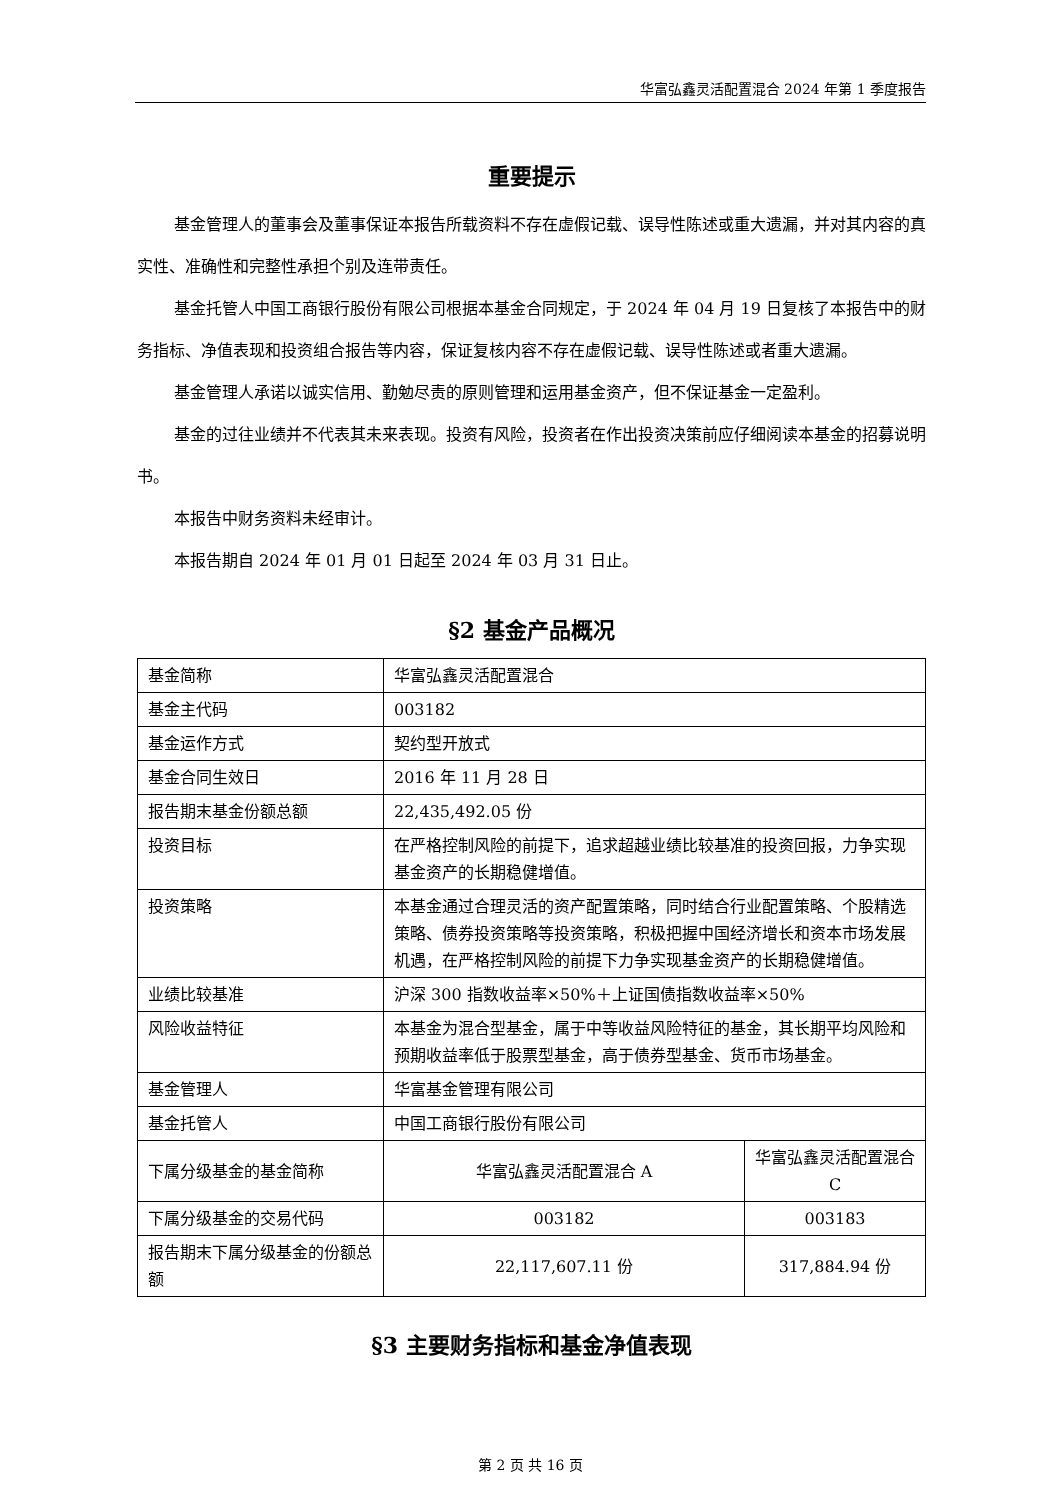华富弘鑫灵活配置混合 2024 年第 1 季度报告
重要提示
基金管理人的董事会及董事保证本报告所载资料不存在虚假记载、误导性陈述或重大遗漏，并对其内容的真实性、准确性和完整性承担个别及连带责任。
基金托管人中国工商银行股份有限公司根据本基金合同规定，于 2024 年 04 月 19 日复核了本报告中的财务指标、净值表现和投资组合报告等内容，保证复核内容不存在虚假记载、误导性陈述或者重大遗漏。
基金管理人承诺以诚实信用、勤勉尽责的原则管理和运用基金资产，但不保证基金一定盈利。
基金的过往业绩并不代表其未来表现。投资有风险，投资者在作出投资决策前应仔细阅读本基金的招募说明书。
本报告中财务资料未经审计。
本报告期自 2024 年 01 月 01 日起至 2024 年 03 月 31 日止。
§2 基金产品概况
| 基金简称 | 华富弘鑫灵活配置混合 | |
| 基金主代码 | 003182 | |
| 基金运作方式 | 契约型开放式 | |
| 基金合同生效日 | 2016 年 11 月 28 日 | |
| 报告期末基金份额总额 | 22,435,492.05 份 | |
| 投资目标 | 在严格控制风险的前提下，追求超越业绩比较基准的投资回报，力争实现基金资产的长期稳健增值。 | |
| 投资策略 | 本基金通过合理灵活的资产配置策略，同时结合行业配置策略、个股精选策略、债券投资策略等投资策略，积极把握中国经济增长和资本市场发展机遇，在严格控制风险的前提下力争实现基金资产的长期稳健增值。 | |
| 业绩比较基准 | 沪深 300 指数收益率×50%＋上证国债指数收益率×50% | |
| 风险收益特征 | 本基金为混合型基金，属于中等收益风险特征的基金，其长期平均风险和预期收益率低于股票型基金，高于债券型基金、货币市场基金。 | |
| 基金管理人 | 华富基金管理有限公司 | |
| 基金托管人 | 中国工商银行股份有限公司 | |
| 下属分级基金的基金简称 | 华富弘鑫灵活配置混合 A | 华富弘鑫灵活配置混合 C |
| 下属分级基金的交易代码 | 003182 | 003183 |
| 报告期末下属分级基金的份额总额 | 22,117,607.11 份 | 317,884.94 份 |
§3 主要财务指标和基金净值表现
第 2 页 共 16 页